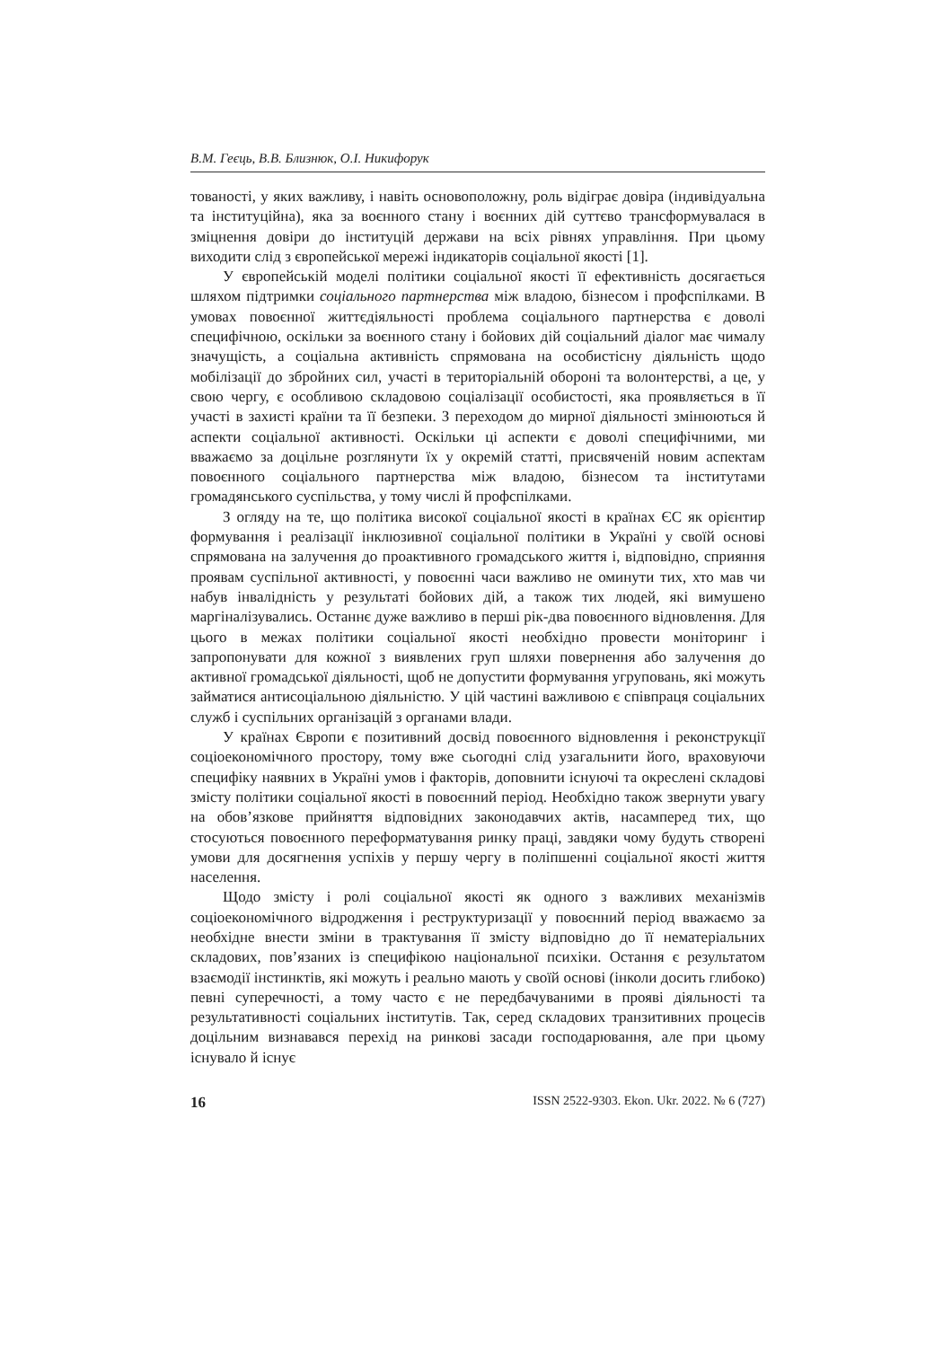В.М. Геєць, В.В. Близнюк, О.І. Никифорук
тованості, у яких важливу, і навіть основоположну, роль відіграє довіра (індивідуальна та інституційна), яка за воєнного стану і воєнних дій суттєво трансформувалася в зміцнення довіри до інституцій держави на всіх рівнях управління. При цьому виходити слід з європейської мережі індикаторів соціальної якості [1].
У європейській моделі політики соціальної якості її ефективність досягається шляхом підтримки соціального партнерства між владою, бізнесом і профспілками. В умовах повоєнної життєдіяльності проблема соціального партнерства є доволі специфічною, оскільки за воєнного стану і бойових дій соціальний діалог має чималу значущість, а соціальна активність спрямована на особистісну діяльність щодо мобілізації до збройних сил, участі в територіальній обороні та волонтерстві, а це, у свою чергу, є особливою складовою соціалізації особистості, яка проявляється в її участі в захисті країни та її безпеки. З переходом до мирної діяльності змінюються й аспекти соціальної активності. Оскільки ці аспекти є доволі специфічними, ми вважаємо за доцільне розглянути їх у окремій статті, присвяченій новим аспектам повоєнного соціального партнерства між владою, бізнесом та інститутами громадянського суспільства, у тому числі й профспілками.
З огляду на те, що політика високої соціальної якості в країнах ЄС як орієнтир формування і реалізації інклюзивної соціальної політики в Україні у своїй основі спрямована на залучення до проактивного громадського життя і, відповідно, сприяння проявам суспільної активності, у повоєнні часи важливо не оминути тих, хто мав чи набув інвалідність у результаті бойових дій, а також тих людей, які вимушено маргіналізувались. Останнє дуже важливо в перші рік-два повоєнного відновлення. Для цього в межах політики соціальної якості необхідно провести моніторинг і запропонувати для кожної з виявлених груп шляхи повернення або залучення до активної громадської діяльності, щоб не допустити формування угруповань, які можуть займатися антисоціальною діяльністю. У цій частині важливою є співпраця соціальних служб і суспільних організацій з органами влади.
У країнах Європи є позитивний досвід повоєнного відновлення і реконструкції соціоекономічного простору, тому вже сьогодні слід узагальнити його, враховуючи специфіку наявних в Україні умов і факторів, доповнити існуючі та окреслені складові змісту політики соціальної якості в повоєнний період. Необхідно також звернути увагу на обов’язкове прийняття відповідних законодавчих актів, насамперед тих, що стосуються повоєнного переформатування ринку праці, завдяки чому будуть створені умови для досягнення успіхів у першу чергу в поліпшенні соціальної якості життя населення.
Щодо змісту і ролі соціальної якості як одного з важливих механізмів соціоекономічного відродження і реструктуризації у повоєнний період вважаємо за необхідне внести зміни в трактування її змісту відповідно до її нематеріальних складових, пов’язаних із специфікою національної психіки. Остання є результатом взаємодії інстинктів, які можуть і реально мають у своїй основі (інколи досить глибоко) певні суперечності, а тому часто є не передбачуваними в прояві діяльності та результативності соціальних інститутів. Так, серед складових транзитивних процесів доцільним визнавався перехід на ринкові засади господарювання, але при цьому існувало й існує
16 ISSN 2522-9303. Ekon. Ukr. 2022. № 6 (727)